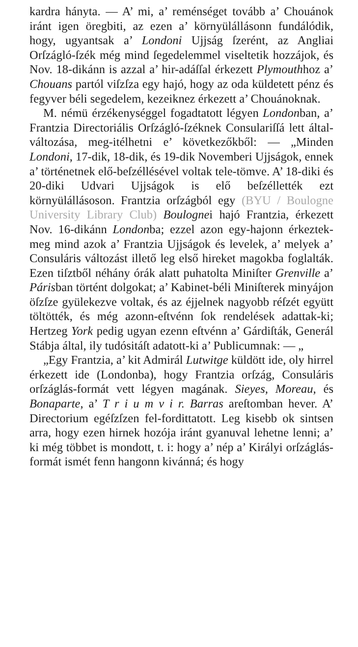kardra hányta. — A’ mi, a’ reménséget tovább a’ Chouánok iránt igen öregbiti, az ezen a’ környülállásonn fundálódik, hogy, ugyantsak a’ Londoni Ujjság ſzerént, az Angliai Orſzágló-ſzék még mind ſegedelemmel viseltetik hozzájok, és Nov. 18-dikánn is azzal a’ hir-adáſſal érkezett Plymouthhoz a’ Chouans partól viſzſza egy hajó, hogy az oda küldetett pénz és fegyver béli segedelem, kezeiknez érkezett a’ Chouánoknak.
M. némü érzékenységgel fogadtatott légyen Londonban, a’ Frantzia Directoriális Orſzágló-ſzéknek Consulariſſá lett által-változása, meg-itélhetni e’ következőkből: — „Minden Londoni, 17-dik, 18-dik, és 19-dik Novemberi Ujjságok, ennek a’ történetnek elő-beſzéllésével voltak tele-tömve. A’ 18-diki és 20-diki Udvari Ujjságok is elő beſzéllették ezt környülállásoson. Frantzia orſzágból egy (BYU / Boulogne University Library Club) Boulognei hajó Frantzia, érkezett Nov. 16-dikánn Londonba; ezzel azon egy-hajonn érkeztek-meg mind azok a’ Frantzia Ujjságok és levelek, a’ melyek a’ Consuláris változást illető leg első hireket magokba foglalták. Ezen tiſztből néhány órák alatt puhatolta Miniſter Grenville a’ Párisban történt dolgokat; a’ Kabinet-béli Miniſterek minyájon öſzſze gyülekezve voltak, és az éjjelnek nagyobb réſzét együtt töltötték, és még azonn-eſtvénn ſok rendelések adattak-ki; Hertzeg York pedig ugyan ezenn eſtvénn a’ Gárdiſták, Generál Stábja által, ily tudósitáſt adatott-ki a’ Publicumnak: — „
„Egy Frantzia, a’ kit Admirál Lutwitge küldött ide, oly hirrel érkezett ide (Londonba), hogy Frantzia orſzág, Consuláris orſzáglás-formát vett légyen magának. Sieyes, Moreau, és Bonaparte, a’ T r i u m v i r. Barras areſtomban hever. A’ Directorium egéſzſzen fel-fordittatott. Leg kisebb ok sintsen arra, hogy ezen hirnek hozója iránt gyanuval lehetne lenni; a’ ki még többet is mondott, t. i: hogy a’ nép a’ Királyi orſzáglás-formát ismét fenn hangonn kivánná; és hogy